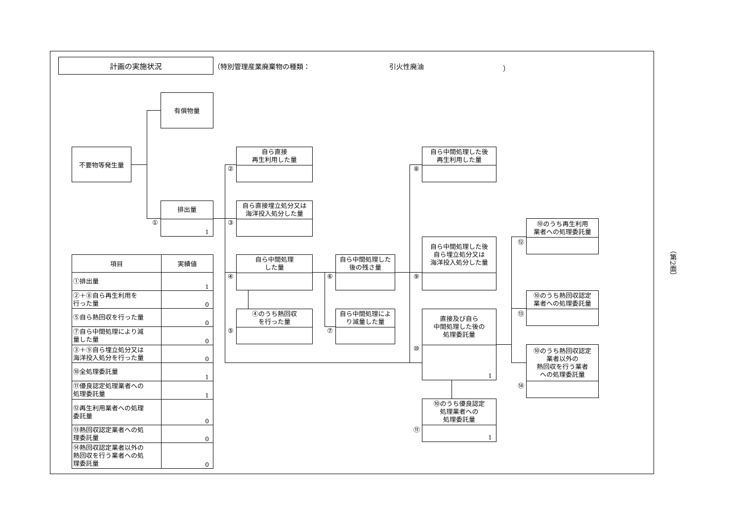計画の実施状況
（特別管理産業廃棄物の種類： 引火性廃油 ）
有償物量
不要物等発生量
排出量
1
①
自ら直接
再生利用した量
②
自ら直接埋立処分又は
海洋投入処分した量
③
自ら中間処理
した量
④
④のうち熱回収
を行った量
⑤
自ら中間処理した
後の残さ量
⑥
自ら中間処理によ
り減量した量
⑦
自ら中間処理した後
再生利用した量
⑧
自ら中間処理した後
自ら埋立処分又は
海洋投入処分した量
⑨
直接及び自ら
中間処理した後の
処理委託量
1
⑩
⑩のうち優良認定
処理業者への
処理委託量
1
⑪
⑩のうち再生利用
業者への処理委託量
⑫
⑩のうち熱回収認定
業者への処理委託量
⑬
⑩のうち熱回収認定
業者以外の
熱回収を行う業者
への処理委託量
⑭
| 項目 | 実績値 |
| --- | --- |
| ①排出量 | 1 |
| ②＋⑧自ら再生利用を 行った量 | 0 |
| ⑤自ら熱回収を行った量 | 0 |
| ⑦自ら中間処理により減 量した量 | 0 |
| ③＋⑨自ら埋立処分又は 海洋投入処分を行った量 | 0 |
| ⑩全処理委託量 | 1 |
| ⑪優良認定処理業者への 処理委託量 | 1 |
| ⑫再生利用業者への処理 委託量 | 0 |
| ⑬熱回収認定業者への処 理委託量 | 0 |
| ⑭熱回収認定業者以外の 熱回収を行う業者への処 理委託量 | 0 |
（第2面）